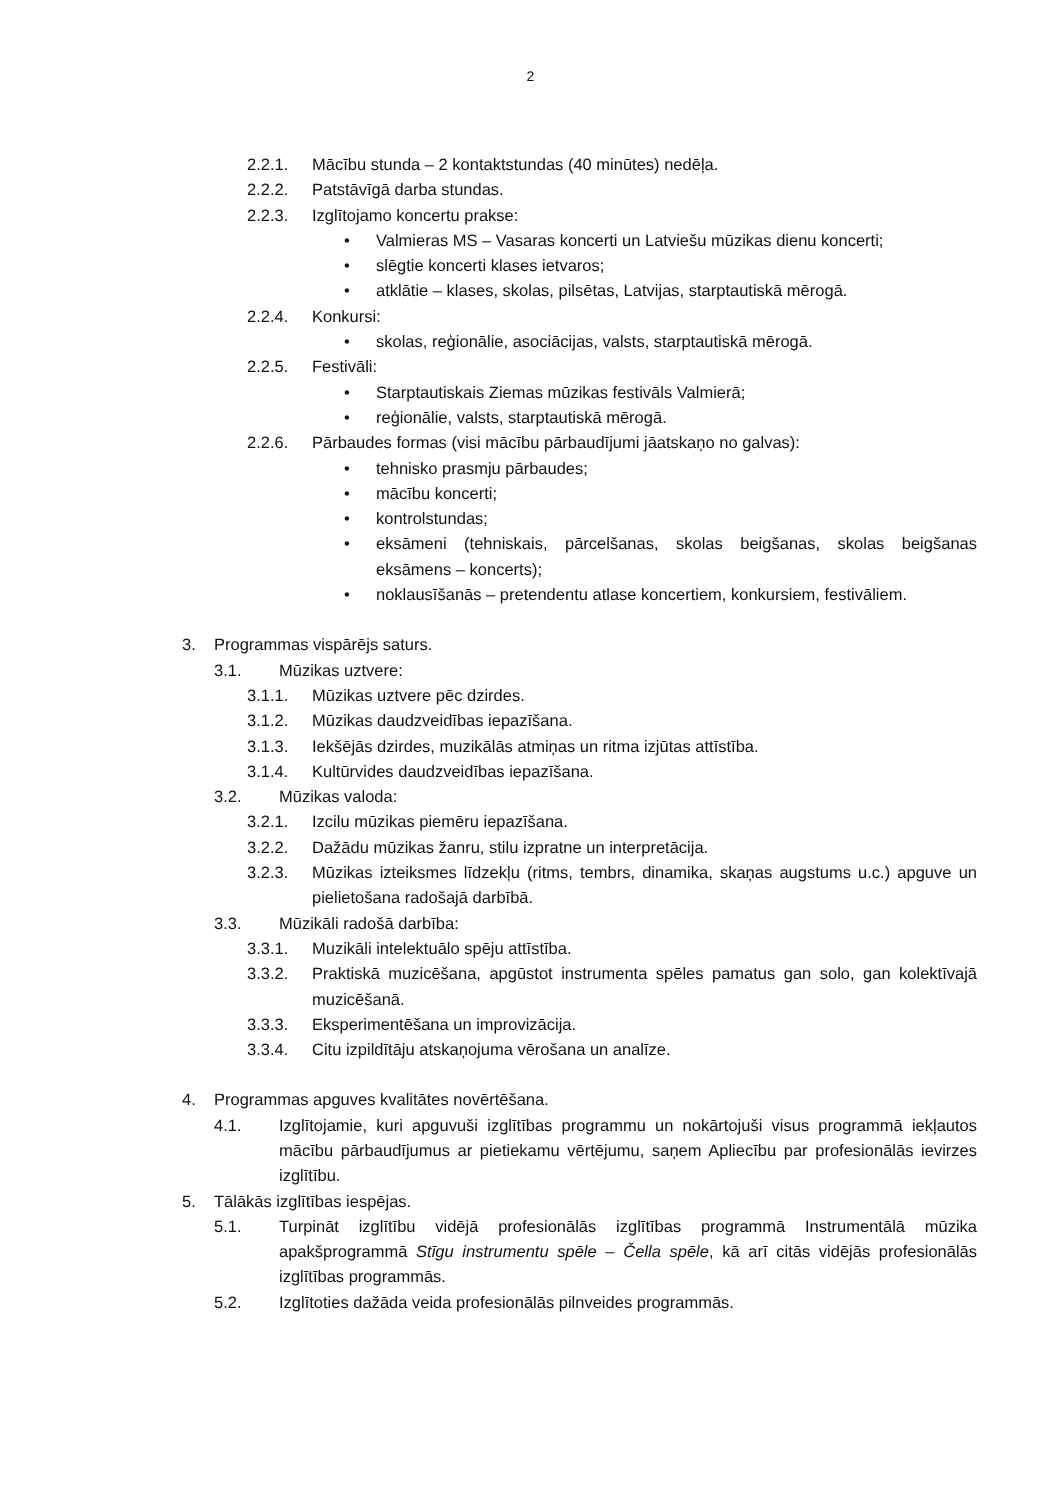2
2.2.1. Mācību stunda – 2 kontaktstundas (40 minūtes) nedēļa.
2.2.2. Patstāvīgā darba stundas.
2.2.3. Izglītojamo koncertu prakse:
• Valmieras MS – Vasaras koncerti un Latviešu mūzikas dienu koncerti;
• slēgtie koncerti klases ietvaros;
• atklātie – klases, skolas, pilsētas, Latvijas, starptautiskā mērogā.
2.2.4. Konkursi:
• skolas, reģionālie, asociācijas, valsts, starptautiskā mērogā.
2.2.5. Festivāli:
• Starptautiskais Ziemas mūzikas festivāls Valmierā;
• reģionālie, valsts, starptautiskā mērogā.
2.2.6. Pārbaudes formas (visi mācību pārbaudījumi jāatskaņo no galvas):
• tehnisko prasmju pārbaudes;
• mācību koncerti;
• kontrolstundas;
• eksāmeni (tehniskais, pārcelšanas, skolas beigšanas, skolas beigšanas eksāmens – koncerts);
• noklausīšanās – pretendentu atlase koncertiem, konkursiem, festivāliem.
3. Programmas vispārējs saturs.
3.1. Mūzikas uztvere:
3.1.1. Mūzikas uztvere pēc dzirdes.
3.1.2. Mūzikas daudzveidības iepazīšana.
3.1.3. Iekšējās dzirdes, muzikālās atmiņas un ritma izjūtas attīstība.
3.1.4. Kultūrvides daudzveidības iepazīšana.
3.2. Mūzikas valoda:
3.2.1. Izcilu mūzikas piemēru iepazīšana.
3.2.2. Dažādu mūzikas žanru, stilu izpratne un interpretācija.
3.2.3. Mūzikas izteiksmes līdzekļu (ritms, tembrs, dinamika, skaņas augstums u.c.) apguve un pielietošana radošajā darbībā.
3.3. Mūzikāli radošā darbība:
3.3.1. Muzikāli intelektuālo spēju attīstība.
3.3.2. Praktiskā muzicēšana, apgūstot instrumenta spēles pamatus gan solo, gan kolektīvajā muzicēšanā.
3.3.3. Eksperimentēšana un improvizācija.
3.3.4. Citu izpildītāju atskaņojuma vērošana un analīze.
4. Programmas apguves kvalitātes novērtēšana.
4.1. Izglītojamie, kuri apguvuši izglītības programmu un nokārtojuši visus programmā iekļautos mācību pārbaudījumus ar pietiekamu vērtējumu, saņem Apliecību par profesionālās ievirzes izglītību.
5. Tālākās izglītības iespējas.
5.1. Turpināt izglītību vidējā profesionālās izglītības programmā Instrumentālā mūzika apakšprogrammā Stīgu instrumentu spēle – Čella spēle, kā arī citās vidējās profesionālās izglītības programmās.
5.2. Izglītoties dažāda veida profesionālās pilnveides programmās.